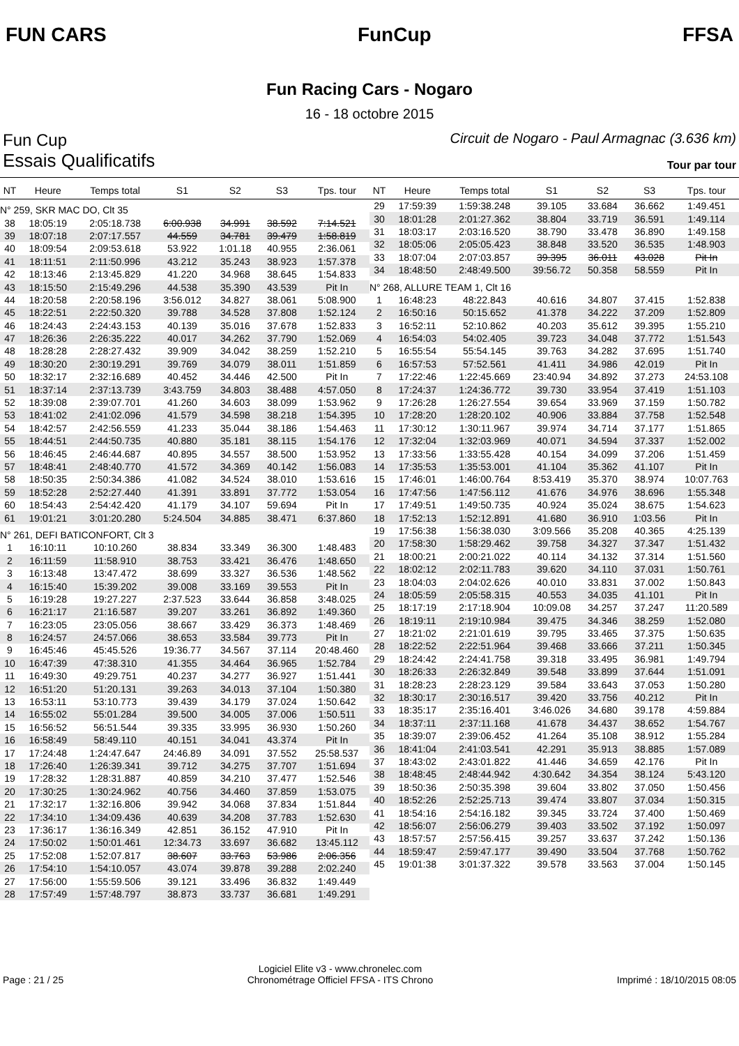FUN CARS FunCup FFSA
Fun Racing Cars - Nogaro
16 - 18 octobre 2015
Fun Cup Circuit de Nogaro - Paul Armagnac (3.636 km)
Essais Qualificatifs Tour par tour
| NT | Heure | Temps total | S1 | S2 | S3 | Tps. tour |
| --- | --- | --- | --- | --- | --- | --- |
| N° 259, SKR MAC DO, Clt 35 | | | | | | |
| 38 | 18:05:19 | 2:05:18.738 | 6:00.938 | 34.991 | 38.592 | 7:14.521 |
| 39 | 18:07:18 | 2:07:17.557 | 44.559 | 34.781 | 39.479 | 1:58.819 |
| 40 | 18:09:54 | 2:09:53.618 | 53.922 | 1:01.18 | 40.955 | 2:36.061 |
| 41 | 18:11:51 | 2:11:50.996 | 43.212 | 35.243 | 38.923 | 1:57.378 |
| 42 | 18:13:46 | 2:13:45.829 | 41.220 | 34.968 | 38.645 | 1:54.833 |
| 43 | 18:15:50 | 2:15:49.296 | 44.538 | 35.390 | 43.539 | Pit In |
| 44 | 18:20:58 | 2:20:58.196 | 3:56.012 | 34.827 | 38.061 | 5:08.900 |
| 45 | 18:22:51 | 2:22:50.320 | 39.788 | 34.528 | 37.808 | 1:52.124 |
| 46 | 18:24:43 | 2:24:43.153 | 40.139 | 35.016 | 37.678 | 1:52.833 |
| 47 | 18:26:36 | 2:26:35.222 | 40.017 | 34.262 | 37.790 | 1:52.069 |
| 48 | 18:28:28 | 2:28:27.432 | 39.909 | 34.042 | 38.259 | 1:52.210 |
| 49 | 18:30:20 | 2:30:19.291 | 39.769 | 34.079 | 38.011 | 1:51.859 |
| 50 | 18:32:17 | 2:32:16.689 | 40.452 | 34.446 | 42.500 | Pit In |
| 51 | 18:37:14 | 2:37:13.739 | 3:43.759 | 34.803 | 38.488 | 4:57.050 |
| 52 | 18:39:08 | 2:39:07.701 | 41.260 | 34.603 | 38.099 | 1:53.962 |
| 53 | 18:41:02 | 2:41:02.096 | 41.579 | 34.598 | 38.218 | 1:54.395 |
| 54 | 18:42:57 | 2:42:56.559 | 41.233 | 35.044 | 38.186 | 1:54.463 |
| 55 | 18:44:51 | 2:44:50.735 | 40.880 | 35.181 | 38.115 | 1:54.176 |
| 56 | 18:46:45 | 2:46:44.687 | 40.895 | 34.557 | 38.500 | 1:53.952 |
| 57 | 18:48:41 | 2:48:40.770 | 41.572 | 34.369 | 40.142 | 1:56.083 |
| 58 | 18:50:35 | 2:50:34.386 | 41.082 | 34.524 | 38.010 | 1:53.616 |
| 59 | 18:52:28 | 2:52:27.440 | 41.391 | 33.891 | 37.772 | 1:53.054 |
| 60 | 18:54:43 | 2:54:42.420 | 41.179 | 34.107 | 59.694 | Pit In |
| 61 | 19:01:21 | 3:01:20.280 | 5:24.504 | 34.885 | 38.471 | 6:37.860 |
| N° 261, DEFI BATICONFORT, Clt 3 | | | | | | |
| 1 | 16:10:11 | 10:10.260 | 38.834 | 33.349 | 36.300 | 1:48.483 |
| 2 | 16:11:59 | 11:58.910 | 38.753 | 33.421 | 36.476 | 1:48.650 |
| 3 | 16:13:48 | 13:47.472 | 38.699 | 33.327 | 36.536 | 1:48.562 |
| 4 | 16:15:40 | 15:39.202 | 39.008 | 33.169 | 39.553 | Pit In |
| 5 | 16:19:28 | 19:27.227 | 2:37.523 | 33.644 | 36.858 | 3:48.025 |
| 6 | 16:21:17 | 21:16.587 | 39.207 | 33.261 | 36.892 | 1:49.360 |
| 7 | 16:23:05 | 23:05.056 | 38.667 | 33.429 | 36.373 | 1:48.469 |
| 8 | 16:24:57 | 24:57.066 | 38.653 | 33.584 | 39.773 | Pit In |
| 9 | 16:45:46 | 45:45.526 | 19:36.77 | 34.567 | 37.114 | 20:48.460 |
| 10 | 16:47:39 | 47:38.310 | 41.355 | 34.464 | 36.965 | 1:52.784 |
| 11 | 16:49:30 | 49:29.751 | 40.237 | 34.277 | 36.927 | 1:51.441 |
| 12 | 16:51:20 | 51:20.131 | 39.263 | 34.013 | 37.104 | 1:50.380 |
| 13 | 16:53:11 | 53:10.773 | 39.439 | 34.179 | 37.024 | 1:50.642 |
| 14 | 16:55:02 | 55:01.284 | 39.500 | 34.005 | 37.006 | 1:50.511 |
| 15 | 16:56:52 | 56:51.544 | 39.335 | 33.995 | 36.930 | 1:50.260 |
| 16 | 16:58:49 | 58:49.110 | 40.151 | 34.041 | 43.374 | Pit In |
| 17 | 17:24:48 | 1:24:47.647 | 24:46.89 | 34.091 | 37.552 | 25:58.537 |
| 18 | 17:26:40 | 1:26:39.341 | 39.712 | 34.275 | 37.707 | 1:51.694 |
| 19 | 17:28:32 | 1:28:31.887 | 40.859 | 34.210 | 37.477 | 1:52.546 |
| 20 | 17:30:25 | 1:30:24.962 | 40.756 | 34.460 | 37.859 | 1:53.075 |
| 21 | 17:32:17 | 1:32:16.806 | 39.942 | 34.068 | 37.834 | 1:51.844 |
| 22 | 17:34:10 | 1:34:09.436 | 40.639 | 34.208 | 37.783 | 1:52.630 |
| 23 | 17:36:17 | 1:36:16.349 | 42.851 | 36.152 | 47.910 | Pit In |
| 24 | 17:50:02 | 1:50:01.461 | 12:34.73 | 33.697 | 36.682 | 13:45.112 |
| 25 | 17:52:08 | 1:52:07.817 | 38.607 | 33.763 | 53.986 | 2:06.356 |
| 26 | 17:54:10 | 1:54:10.057 | 43.074 | 39.878 | 39.288 | 2:02.240 |
| 27 | 17:56:00 | 1:55:59.506 | 39.121 | 33.496 | 36.832 | 1:49.449 |
| 28 | 17:57:49 | 1:57:48.797 | 38.873 | 33.737 | 36.681 | 1:49.291 |
| NT | Heure | Temps total | S1 | S2 | S3 | Tps. tour |
| --- | --- | --- | --- | --- | --- | --- |
| 29 | 17:59:39 | 1:59:38.248 | 39.105 | 33.684 | 36.662 | 1:49.451 |
| 30 | 18:01:28 | 2:01:27.362 | 38.804 | 33.719 | 36.591 | 1:49.114 |
| 31 | 18:03:17 | 2:03:16.520 | 38.790 | 33.478 | 36.890 | 1:49.158 |
| 32 | 18:05:06 | 2:05:05.423 | 38.848 | 33.520 | 36.535 | 1:48.903 |
| 33 | 18:07:04 | 2:07:03.857 | 39.395 | 36.011 | 43.028 | Pit In |
| 34 | 18:48:50 | 2:48:49.500 | 39:56.72 | 50.358 | 58.559 | Pit In |
| N° 268, ALLURE TEAM 1, Clt 16 | | | | | | |
| 1 | 16:48:23 | 48:22.843 | 40.616 | 34.807 | 37.415 | 1:52.838 |
| 2 | 16:50:16 | 50:15.652 | 41.378 | 34.222 | 37.209 | 1:52.809 |
| 3 | 16:52:11 | 52:10.862 | 40.203 | 35.612 | 39.395 | 1:55.210 |
| 4 | 16:54:03 | 54:02.405 | 39.723 | 34.048 | 37.772 | 1:51.543 |
| 5 | 16:55:54 | 55:54.145 | 39.763 | 34.282 | 37.695 | 1:51.740 |
| 6 | 16:57:53 | 57:52.561 | 41.411 | 34.986 | 42.019 | Pit In |
| 7 | 17:22:46 | 1:22:45.669 | 23:40.94 | 34.892 | 37.273 | 24:53.108 |
| 8 | 17:24:37 | 1:24:36.772 | 39.730 | 33.954 | 37.419 | 1:51.103 |
| 9 | 17:26:28 | 1:26:27.554 | 39.654 | 33.969 | 37.159 | 1:50.782 |
| 10 | 17:28:20 | 1:28:20.102 | 40.906 | 33.884 | 37.758 | 1:52.548 |
| 11 | 17:30:12 | 1:30:11.967 | 39.974 | 34.714 | 37.177 | 1:51.865 |
| 12 | 17:32:04 | 1:32:03.969 | 40.071 | 34.594 | 37.337 | 1:52.002 |
| 13 | 17:33:56 | 1:33:55.428 | 40.154 | 34.099 | 37.206 | 1:51.459 |
| 14 | 17:35:53 | 1:35:53.001 | 41.104 | 35.362 | 41.107 | Pit In |
| 15 | 17:46:01 | 1:46:00.764 | 8:53.419 | 35.370 | 38.974 | 10:07.763 |
| 16 | 17:47:56 | 1:47:56.112 | 41.676 | 34.976 | 38.696 | 1:55.348 |
| 17 | 17:49:51 | 1:49:50.735 | 40.924 | 35.024 | 38.675 | 1:54.623 |
| 18 | 17:52:13 | 1:52:12.891 | 41.680 | 36.910 | 1:03.56 | Pit In |
| 19 | 17:56:38 | 1:56:38.030 | 3:09.566 | 35.208 | 40.365 | 4:25.139 |
| 20 | 17:58:30 | 1:58:29.462 | 39.758 | 34.327 | 37.347 | 1:51.432 |
| 21 | 18:00:21 | 2:00:21.022 | 40.114 | 34.132 | 37.314 | 1:51.560 |
| 22 | 18:02:12 | 2:02:11.783 | 39.620 | 34.110 | 37.031 | 1:50.761 |
| 23 | 18:04:03 | 2:04:02.626 | 40.010 | 33.831 | 37.002 | 1:50.843 |
| 24 | 18:05:59 | 2:05:58.315 | 40.553 | 34.035 | 41.101 | Pit In |
| 25 | 18:17:19 | 2:17:18.904 | 10:09.08 | 34.257 | 37.247 | 11:20.589 |
| 26 | 18:19:11 | 2:19:10.984 | 39.475 | 34.346 | 38.259 | 1:52.080 |
| 27 | 18:21:02 | 2:21:01.619 | 39.795 | 33.465 | 37.375 | 1:50.635 |
| 28 | 18:22:52 | 2:22:51.964 | 39.468 | 33.666 | 37.211 | 1:50.345 |
| 29 | 18:24:42 | 2:24:41.758 | 39.318 | 33.495 | 36.981 | 1:49.794 |
| 30 | 18:26:33 | 2:26:32.849 | 39.548 | 33.899 | 37.644 | 1:51.091 |
| 31 | 18:28:23 | 2:28:23.129 | 39.584 | 33.643 | 37.053 | 1:50.280 |
| 32 | 18:30:17 | 2:30:16.517 | 39.420 | 33.756 | 40.212 | Pit In |
| 33 | 18:35:17 | 2:35:16.401 | 3:46.026 | 34.680 | 39.178 | 4:59.884 |
| 34 | 18:37:11 | 2:37:11.168 | 41.678 | 34.437 | 38.652 | 1:54.767 |
| 35 | 18:39:07 | 2:39:06.452 | 41.264 | 35.108 | 38.912 | 1:55.284 |
| 36 | 18:41:04 | 2:41:03.541 | 42.291 | 35.913 | 38.885 | 1:57.089 |
| 37 | 18:43:02 | 2:43:01.822 | 41.446 | 34.659 | 42.176 | Pit In |
| 38 | 18:48:45 | 2:48:44.942 | 4:30.642 | 34.354 | 38.124 | 5:43.120 |
| 39 | 18:50:36 | 2:50:35.398 | 39.604 | 33.802 | 37.050 | 1:50.456 |
| 40 | 18:52:26 | 2:52:25.713 | 39.474 | 33.807 | 37.034 | 1:50.315 |
| 41 | 18:54:16 | 2:54:16.182 | 39.345 | 33.724 | 37.400 | 1:50.469 |
| 42 | 18:56:07 | 2:56:06.279 | 39.403 | 33.502 | 37.192 | 1:50.097 |
| 43 | 18:57:57 | 2:57:56.415 | 39.257 | 33.637 | 37.242 | 1:50.136 |
| 44 | 18:59:47 | 2:59:47.177 | 39.490 | 33.504 | 37.768 | 1:50.762 |
| 45 | 19:01:38 | 3:01:37.322 | 39.578 | 33.563 | 37.004 | 1:50.145 |
Page : 21 / 25 Logiciel Elite v3 - www.chronelec.com
Chronométrage Officiel FFSA - ITS Chrono Imprimé : 18/10/2015 08:05